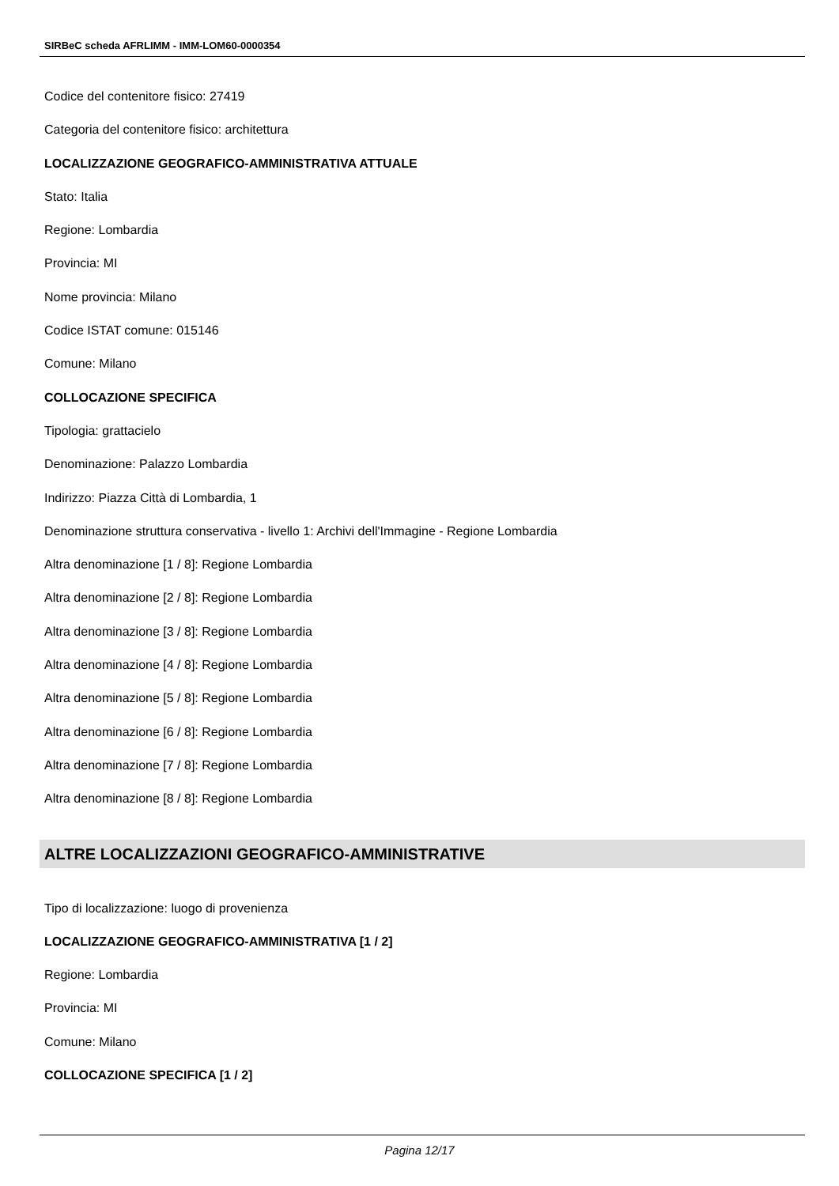SIRBeC scheda AFRLIMM - IMM-LOM60-0000354
Codice del contenitore fisico: 27419
Categoria del contenitore fisico: architettura
LOCALIZZAZIONE GEOGRAFICO-AMMINISTRATIVA ATTUALE
Stato: Italia
Regione: Lombardia
Provincia: MI
Nome provincia: Milano
Codice ISTAT comune: 015146
Comune: Milano
COLLOCAZIONE SPECIFICA
Tipologia: grattacielo
Denominazione: Palazzo Lombardia
Indirizzo: Piazza Città di Lombardia, 1
Denominazione struttura conservativa - livello 1: Archivi dell'Immagine - Regione Lombardia
Altra denominazione [1 / 8]: Regione Lombardia
Altra denominazione [2 / 8]: Regione Lombardia
Altra denominazione [3 / 8]: Regione Lombardia
Altra denominazione [4 / 8]: Regione Lombardia
Altra denominazione [5 / 8]: Regione Lombardia
Altra denominazione [6 / 8]: Regione Lombardia
Altra denominazione [7 / 8]: Regione Lombardia
Altra denominazione [8 / 8]: Regione Lombardia
ALTRE LOCALIZZAZIONI GEOGRAFICO-AMMINISTRATIVE
Tipo di localizzazione: luogo di provenienza
LOCALIZZAZIONE GEOGRAFICO-AMMINISTRATIVA [1 / 2]
Regione: Lombardia
Provincia: MI
Comune: Milano
COLLOCAZIONE SPECIFICA [1 / 2]
Pagina 12/17